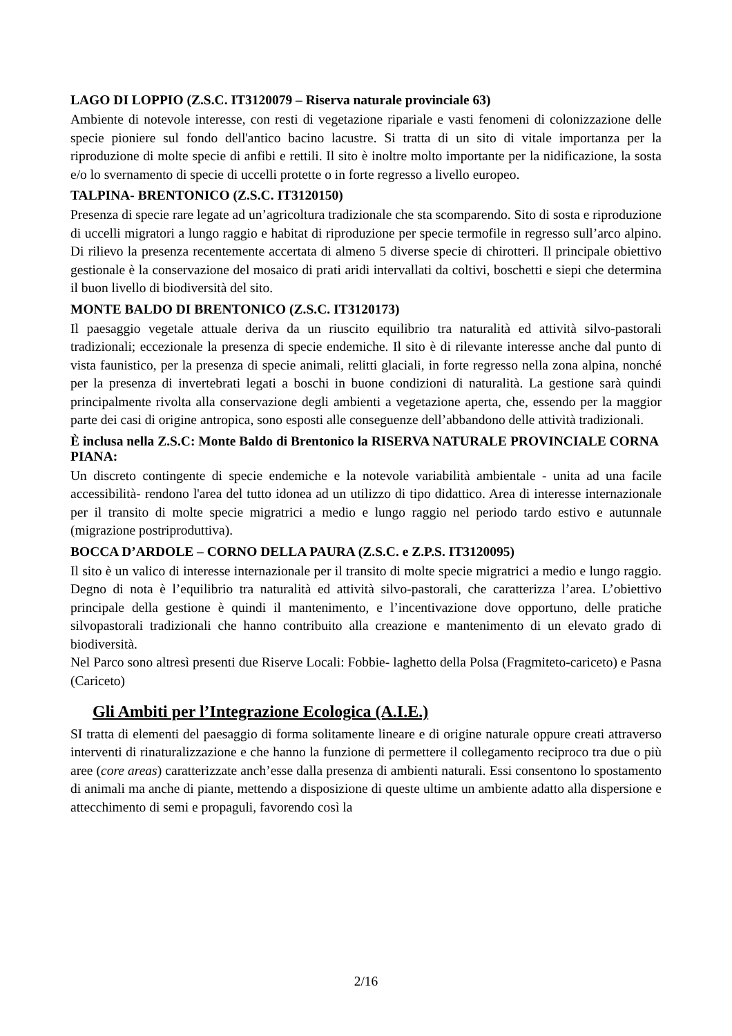LAGO DI LOPPIO (Z.S.C. IT3120079 – Riserva naturale provinciale 63)
Ambiente di notevole interesse, con resti di vegetazione ripariale e vasti fenomeni di colonizzazione delle specie pioniere sul fondo dell'antico bacino lacustre. Si tratta di un sito di vitale importanza per la riproduzione di molte specie di anfibi e rettili. Il sito è inoltre molto importante per la nidificazione, la sosta e/o lo svernamento di specie di uccelli protette o in forte regresso a livello europeo.
TALPINA- BRENTONICO (Z.S.C. IT3120150)
Presenza di specie rare legate ad un’agricoltura tradizionale che sta scomparendo. Sito di sosta e riproduzione di uccelli migratori a lungo raggio e habitat di riproduzione per specie termofile in regresso sull’arco alpino. Di rilievo la presenza recentemente accertata di almeno 5 diverse specie di chirotteri. Il principale obiettivo gestionale è la conservazione del mosaico di prati aridi intervallati da coltivi, boschetti e siepi che determina il buon livello di biodiversità del sito.
MONTE BALDO DI BRENTONICO (Z.S.C. IT3120173)
Il paesaggio vegetale attuale deriva da un riuscito equilibrio tra naturalità ed attività silvo-pastorali tradizionali; eccezionale la presenza di specie endemiche. Il sito è di rilevante interesse anche dal punto di vista faunistico, per la presenza di specie animali, relitti glaciali, in forte regresso nella zona alpina, nonché per la presenza di invertebrati legati a boschi in buone condizioni di naturalità. La gestione sarà quindi principalmente rivolta alla conservazione degli ambienti a vegetazione aperta, che, essendo per la maggior parte dei casi di origine antropica, sono esposti alle conseguenze dell’abbandono delle attività tradizionali.
È inclusa nella Z.S.C: Monte Baldo di Brentonico la RISERVA NATURALE PROVINCIALE CORNA PIANA:
Un discreto contingente di specie endemiche e la notevole variabilità ambientale - unita ad una facile accessibilità- rendono l'area del tutto idonea ad un utilizzo di tipo didattico. Area di interesse internazionale per il transito di molte specie migratrici a medio e lungo raggio nel periodo tardo estivo e autunnale (migrazione postriproduttiva).
BOCCA D’ARDOLE – CORNO DELLA PAURA (Z.S.C. e Z.P.S. IT3120095)
Il sito è un valico di interesse internazionale per il transito di molte specie migratrici a medio e lungo raggio. Degno di nota è l’equilibrio tra naturalità ed attività silvo-pastorali, che caratterizza l’area. L’obiettivo principale della gestione è quindi il mantenimento, e l’incentivazione dove opportuno, delle pratiche silvopastorali tradizionali che hanno contribuito alla creazione e mantenimento di un elevato grado di biodiversità.
Nel Parco sono altresì presenti due Riserve Locali: Fobbie- laghetto della Polsa (Fragmiteto-cariceto) e Pasna (Cariceto)
Gli Ambiti per l’Integrazione Ecologica (A.I.E.)
SI tratta di elementi del paesaggio di forma solitamente lineare e di origine naturale oppure creati attraverso interventi di rinaturalizzazione e che hanno la funzione di permettere il collegamento reciproco tra due o più aree (core areas) caratterizzate anch’esse dalla presenza di ambienti naturali. Essi consentono lo spostamento di animali ma anche di piante, mettendo a disposizione di queste ultime un ambiente adatto alla dispersione e attecchimento di semi e propaguli, favorendo così la
2/16